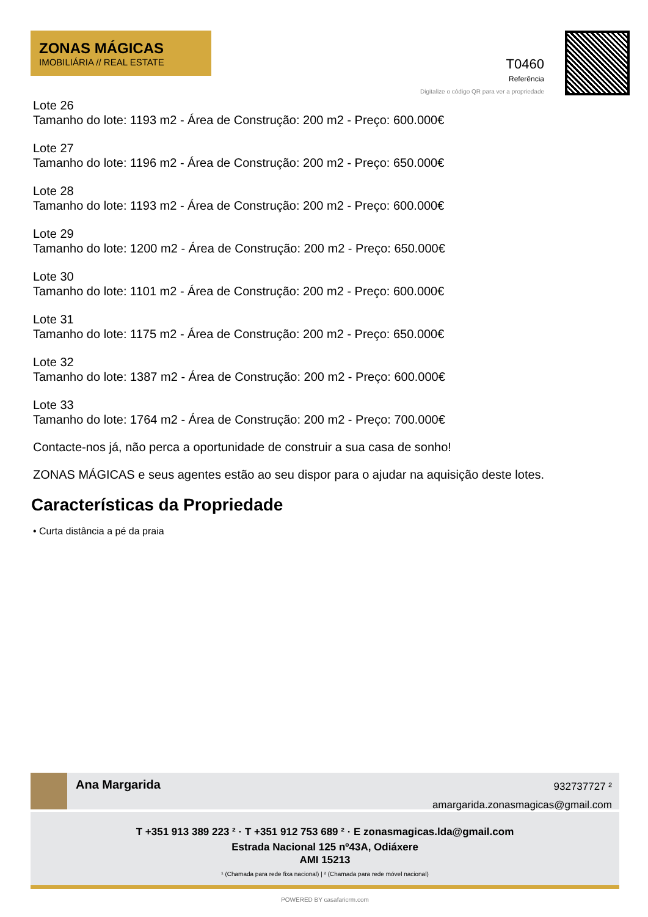ZONAS MÁGICAS
IMOBILIÁRIA // REAL ESTATE
T0460
Referência
Digitalize o código QR para ver a propriedade
Lote 26
Tamanho do lote: 1193 m2 - Área de Construção: 200 m2 - Preço: 600.000€
Lote 27
Tamanho do lote: 1196 m2 - Área de Construção: 200 m2 - Preço: 650.000€
Lote 28
Tamanho do lote: 1193 m2 - Área de Construção: 200 m2 - Preço: 600.000€
Lote 29
Tamanho do lote: 1200 m2 - Área de Construção: 200 m2 - Preço: 650.000€
Lote 30
Tamanho do lote: 1101 m2 - Área de Construção: 200 m2 - Preço: 600.000€
Lote 31
Tamanho do lote: 1175 m2 - Área de Construção: 200 m2 - Preço: 650.000€
Lote 32
Tamanho do lote: 1387 m2 - Área de Construção: 200 m2 - Preço: 600.000€
Lote 33
Tamanho do lote: 1764 m2 - Área de Construção: 200 m2 - Preço: 700.000€
Contacte-nos já, não perca a oportunidade de construir a sua casa de sonho!
ZONAS MÁGICAS e seus agentes estão ao seu dispor para o ajudar na aquisição deste lotes.
Características da Propriedade
• Curta distância a pé da praia
Ana Margarida
932737727 ²
amargarida.zonasmagicas@gmail.com
T +351 913 389 223 ² · T +351 912 753 689 ² · E zonasmagicas.lda@gmail.com
Estrada Nacional 125 nº43A, Odiáxere
AMI 15213
¹ (Chamada para rede fixa nacional) | ² (Chamada para rede móvel nacional)
POWERED BY casafaricrm.com